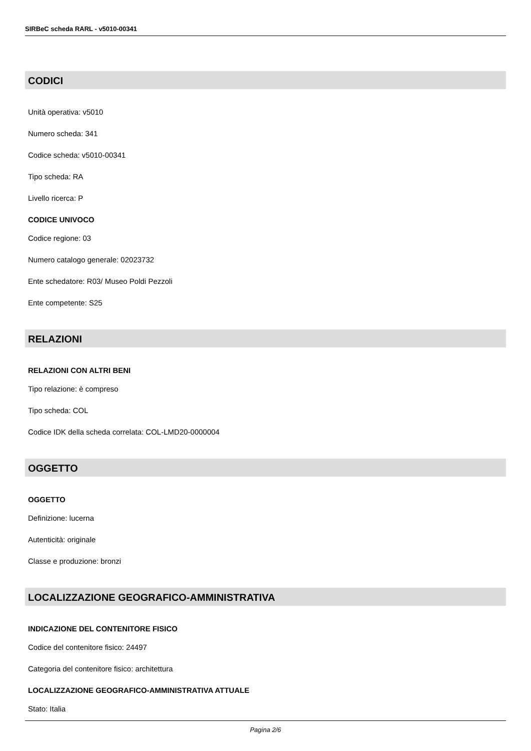SIRBeC scheda RARL - v5010-00341
CODICI
Unità operativa: v5010
Numero scheda: 341
Codice scheda: v5010-00341
Tipo scheda: RA
Livello ricerca: P
CODICE UNIVOCO
Codice regione: 03
Numero catalogo generale: 02023732
Ente schedatore: R03/ Museo Poldi Pezzoli
Ente competente: S25
RELAZIONI
RELAZIONI CON ALTRI BENI
Tipo relazione: è compreso
Tipo scheda: COL
Codice IDK della scheda correlata: COL-LMD20-0000004
OGGETTO
OGGETTO
Definizione: lucerna
Autenticità: originale
Classe e produzione: bronzi
LOCALIZZAZIONE GEOGRAFICO-AMMINISTRATIVA
INDICAZIONE DEL CONTENITORE FISICO
Codice del contenitore fisico: 24497
Categoria del contenitore fisico: architettura
LOCALIZZAZIONE GEOGRAFICO-AMMINISTRATIVA ATTUALE
Stato: Italia
Pagina 2/6